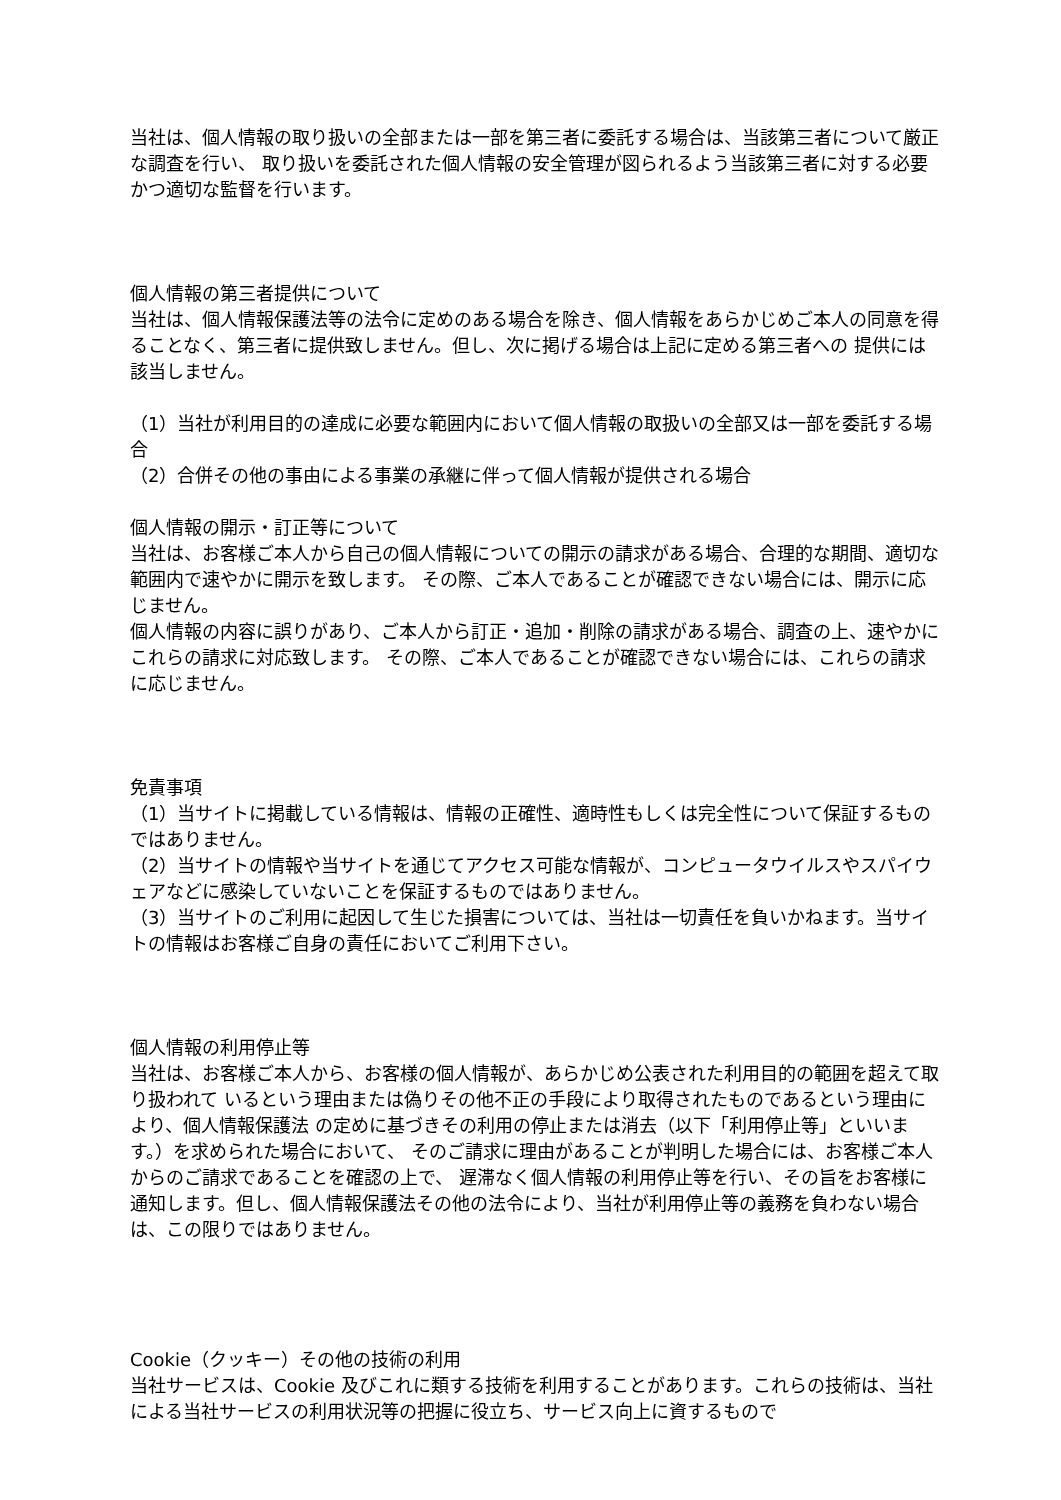当社は、個人情報の取り扱いの全部または一部を第三者に委託する場合は、当該第三者について厳正な調査を行い、 取り扱いを委託された個人情報の安全管理が図られるよう当該第三者に対する必要かつ適切な監督を行います。
個人情報の第三者提供について
当社は、個人情報保護法等の法令に定めのある場合を除き、個人情報をあらかじめご本人の同意を得ることなく、第三者に提供致しません。但し、次に掲げる場合は上記に定める第三者への 提供には該当しません。
（1）当社が利用目的の達成に必要な範囲内において個人情報の取扱いの全部又は一部を委託する場合
（2）合併その他の事由による事業の承継に伴って個人情報が提供される場合
個人情報の開示・訂正等について
当社は、お客様ご本人から自己の個人情報についての開示の請求がある場合、合理的な期間、適切な範囲内で速やかに開示を致します。 その際、ご本人であることが確認できない場合には、開示に応じません。
個人情報の内容に誤りがあり、ご本人から訂正・追加・削除の請求がある場合、調査の上、速やかにこれらの請求に対応致します。 その際、ご本人であることが確認できない場合には、これらの請求に応じません。
免責事項
（1）当サイトに掲載している情報は、情報の正確性、適時性もしくは完全性について保証するものではありません。
（2）当サイトの情報や当サイトを通じてアクセス可能な情報が、コンピュータウイルスやスパイウェアなどに感染していないことを保証するものではありません。
（3）当サイトのご利用に起因して生じた損害については、当社は一切責任を負いかねます。当サイトの情報はお客様ご自身の責任においてご利用下さい。
個人情報の利用停止等
当社は、お客様ご本人から、お客様の個人情報が、あらかじめ公表された利用目的の範囲を超えて取り扱われて いるという理由または偽りその他不正の手段により取得されたものであるという理由により、個人情報保護法 の定めに基づきその利用の停止または消去（以下「利用停止等」といいます。）を求められた場合において、 そのご請求に理由があることが判明した場合には、お客様ご本人からのご請求であることを確認の上で、 遅滞なく個人情報の利用停止等を行い、その旨をお客様に通知します。但し、個人情報保護法その他の法令により、当社が利用停止等の義務を負わない場合は、この限りではありません。
Cookie（クッキー）その他の技術の利用
当社サービスは、Cookie 及びこれに類する技術を利用することがあります。これらの技術は、当社による当社サービスの利用状況等の把握に役立ち、サービス向上に資するもので